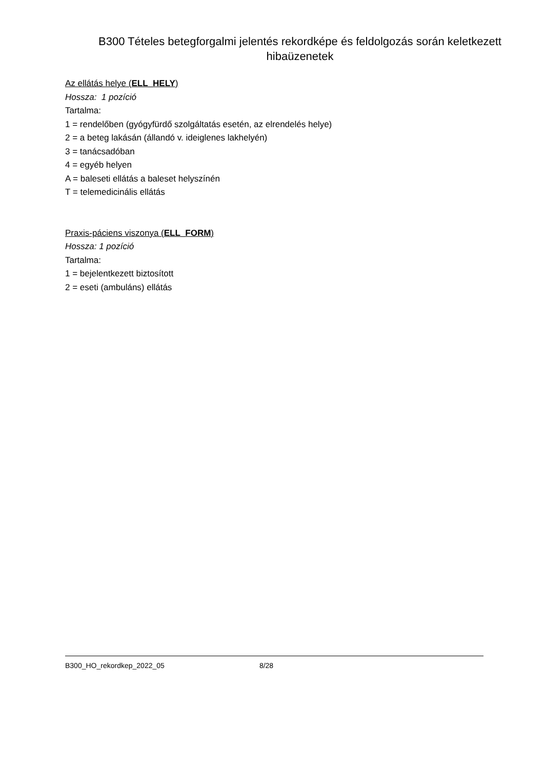B300 Tételes betegforgalmi jelentés rekordképe és feldolgozás során keletkezett hibaüzenetek
Az ellátás helye (ELL_HELY)
Hossza: 1 pozíció
Tartalma:
1 = rendelőben (gyógyfürdő szolgáltatás esetén, az elrendelés helye)
2 = a beteg lakásán (állandó v. ideiglenes lakhelyén)
3 = tanácsadóban
4 = egyéb helyen
A = baleseti ellátás a baleset helyszínén
T = telemedicinális ellátás
Praxis-páciens viszonya (ELL_FORM)
Hossza: 1 pozíció
Tartalma:
1 = bejelentkezett biztosított
2 = eseti (ambuláns) ellátás
B300_HO_rekordkep_2022_05 8/28